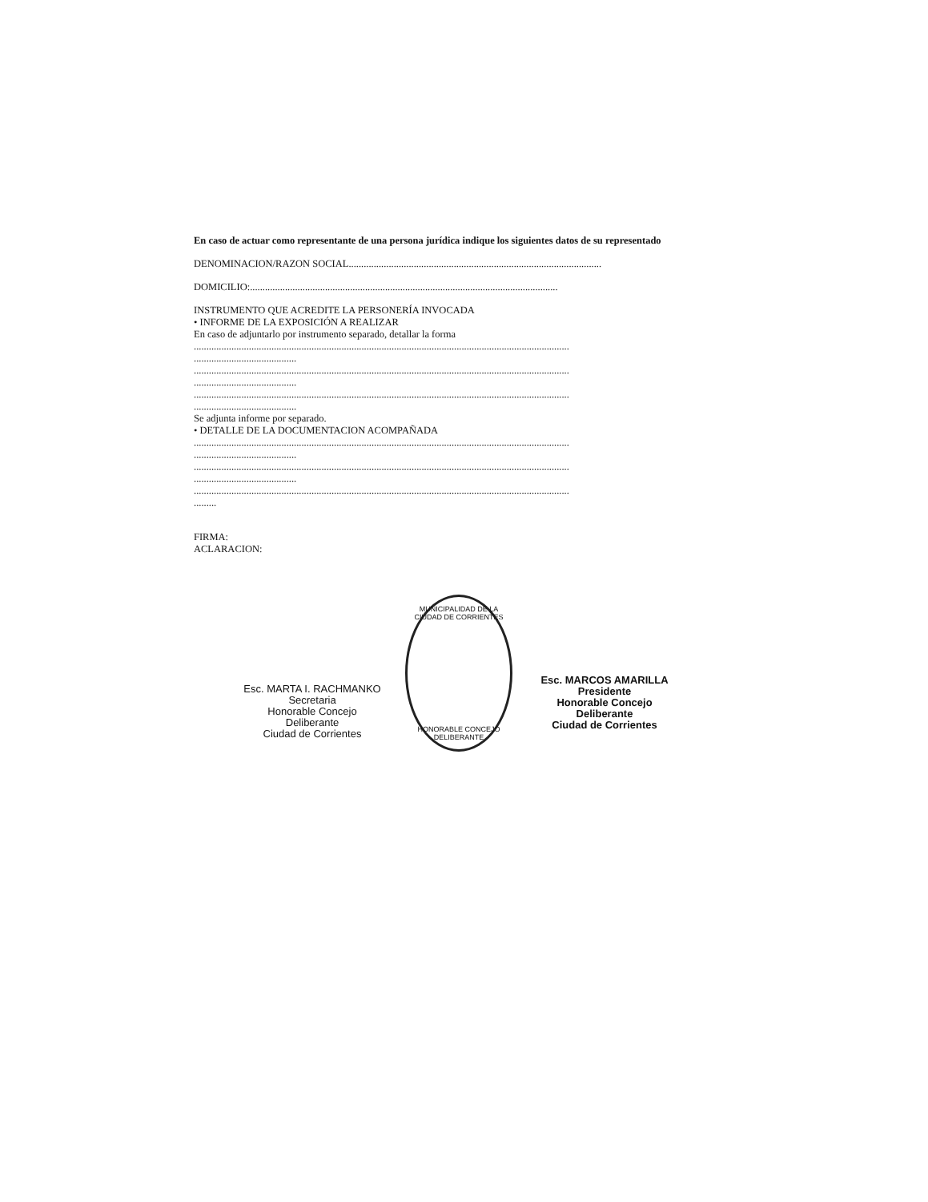En caso de actuar como representante de una persona jurídica indique los siguientes datos de su representado
DENOMINACION/RAZON SOCIAL.....................................................................................................
DOMICILIO:...........................................................................................................................
INSTRUMENTO QUE ACREDITE LA PERSONERÍA INVOCADA
• INFORME DE LA EXPOSICIÓN A REALIZAR
En caso de adjuntarlo por instrumento separado, detallar la forma
......................................................................................................................................................
.........................................
......................................................................................................................................................
.........................................
......................................................................................................................................................
.........................................
Se adjunta informe por separado.
• DETALLE DE LA DOCUMENTACION ACOMPAÑADA
......................................................................................................................................................
.........................................
......................................................................................................................................................
.........................................
......................................................................................................................................................
.........
FIRMA:
ACLARACION:
Esc. MARTA I. RACHMANKO
Secretaria
Honorable Concejo Deliberante
Ciudad de Corrientes
MUNICIPALIDAD DE LA CIUDAD DE CORRIENTES
HONORABLE CONCEJO DELIBERANTE
Esc. MARCOS AMARILLA
Presidente
Honorable Concejo Deliberante
Ciudad de Corrientes